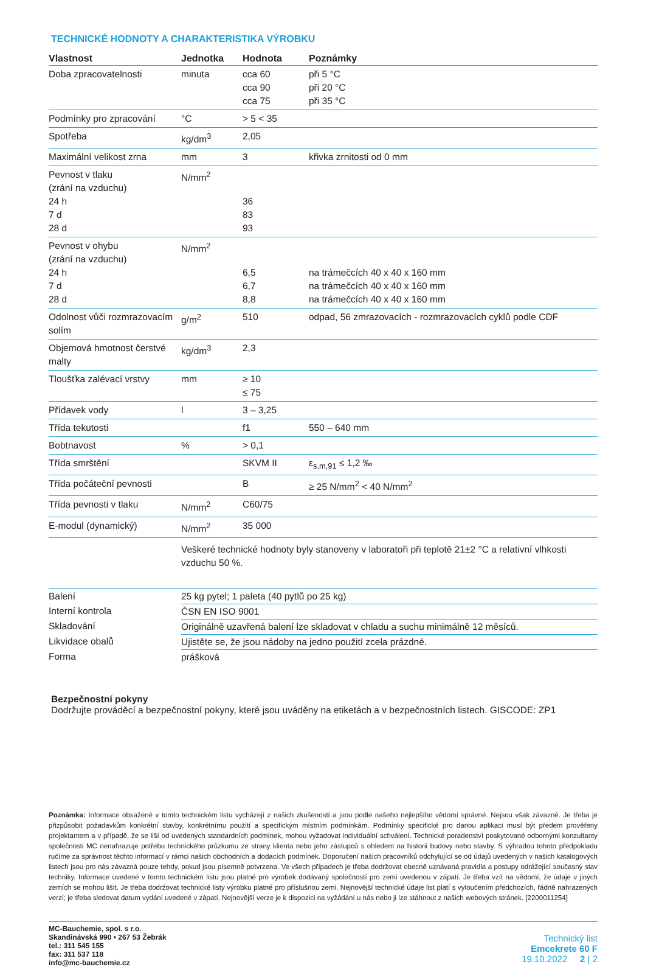TECHNICKÉ HODNOTY A CHARAKTERISTIKA VÝROBKU
| Vlastnost | Jednotka | Hodnota | Poznámky |
| --- | --- | --- | --- |
| Doba zpracovatelnosti | minuta | cca 60 cca 90 cca 75 | při 5 °C při 20 °C při 35 °C |
| Podmínky pro zpracování | °C | > 5 < 35 | |
| Spotřeba | kg/dm<sup>3</sup> | 2,05 | |
| Maximální velikost zrna | mm | 3 | křivka zrnitosti od 0 mm |
| Pevnost v tlaku (zrání na vzduchu) 24 h 7 d 28 d | N/mm<sup>2</sup> | 36 83 93 | |
| Pevnost v ohybu (zrání na vzduchu) 24 h 7 d 28 d | N/mm<sup>2</sup> | 6,5 6,7 8,8 | na trámečcích 40 x 40 x 160 mm na trámečcích 40 x 40 x 160 mm na trámečcích 40 x 40 x 160 mm |
| Odolnost vůči rozmrazovacím solím | g/m<sup>2</sup> | 510 | odpad, 56 zmrazovacích - rozmrazovacích cyklů podle CDF |
| Objemová hmotnost čerstvé malty | kg/dm<sup>3</sup> | 2,3 | |
| Tloušťka zalévací vrstvy | mm | ≥ 10 ≤ 75 | |
| Přídavek vody | l | 3 – 3,25 | |
| Třída tekutosti | | f1 | 550 – 640 mm |
| Bobtnavost | % | > 0,1 | |
| Třída smrštění | | SKVM II | ε<sub>s,m,91</sub> ≤ 1,2 ‰ |
| Třída počáteční pevnosti | | B | ≥ 25 N/mm<sup>2</sup> < 40 N/mm<sup>2</sup> |
| Třída pevnosti v tlaku | N/mm<sup>2</sup> | C60/75 | |
| E-modul (dynamický) | N/mm<sup>2</sup> | 35 000 | |
| | Veškeré technické hodnoty byly stanoveny v laboratoři při teplotě 21±2 °C a relativní vlhkosti vzduchu 50 %. | | |
| Balení | 25 kg pytel; 1 paleta (40 pytlů po 25 kg) |
| Interní kontrola | ČSN EN ISO 9001 |
| Skladování | Originálně uzavřená balení lze skladovat v chladu a suchu minimálně 12 měsíců. |
| Likvidace obalů | Ujistěte se, že jsou nádoby na jedno použití zcela prázdné. |
| Forma | prášková |
Bezpečnostní pokyny
Dodržujte prováděcí a bezpečnostní pokyny, které jsou uváděny na etiketách a v bezpečnostních listech. GISCODE: ZP1
Poznámka: Informace obsažené v tomto technickém listu vycházejí z našich zkušeností a jsou podle našeho nejlepšího vědomí správné. Nejsou však závazné. Je třeba je přizpůsobit požadavkům konkrétní stavby, konkrétnímu použití a specifickým místním podmínkám. Podmínky specifické pro danou aplikaci musí být předem prověřeny projektantem a v případě, že se liší od uvedených standardních podmínek, mohou vyžadovat individuální schválení. Technické poradenství poskytované odbornými konzultanty společnosti MC nenahrazuje potřebu technického průzkumu ze strany klienta nebo jeho zástupců s ohledem na historii budovy nebo stavby. S výhradou tohoto předpokladu ručíme za správnost těchto informací v rámci našich obchodních a dodacích podmínek. Doporučení našich pracovníků odchylující se od údajů uvedených v našich katalogových listech jsou pro nás závazná pouze tehdy, pokud jsou písemně potvrzena. Ve všech případech je třeba dodržovat obecně uznávaná pravidla a postupy odrážející současný stav techniky. Informace uvedené v tomto technickém listu jsou platné pro výrobek dodávaný společností pro zemi uvedenou v zápatí. Je třeba vzít na vědomí, že údaje v jiných zemích se mohou lišit. Je třeba dodržovat technické listy výrobku platné pro příslušnou zemi. Nejnovější technické údaje list platí s vyloučením předchozích, řádně nahrazených verzí; je třeba sledovat datum vydání uvedené v zápatí. Nejnovější verze je k dispozici na vyžádání u nás nebo ji lze stáhnout z našich webových stránek. [2200011254]
MC-Bauchemie, spol. s r.o.
Skandinávská 990 • 267 53 Žebrák
tel.: 311 545 155
fax: 311 537 118
info@mc-bauchemie.cz
Technický list
Emcekrete 60 F
19.10.2022 2 | 2